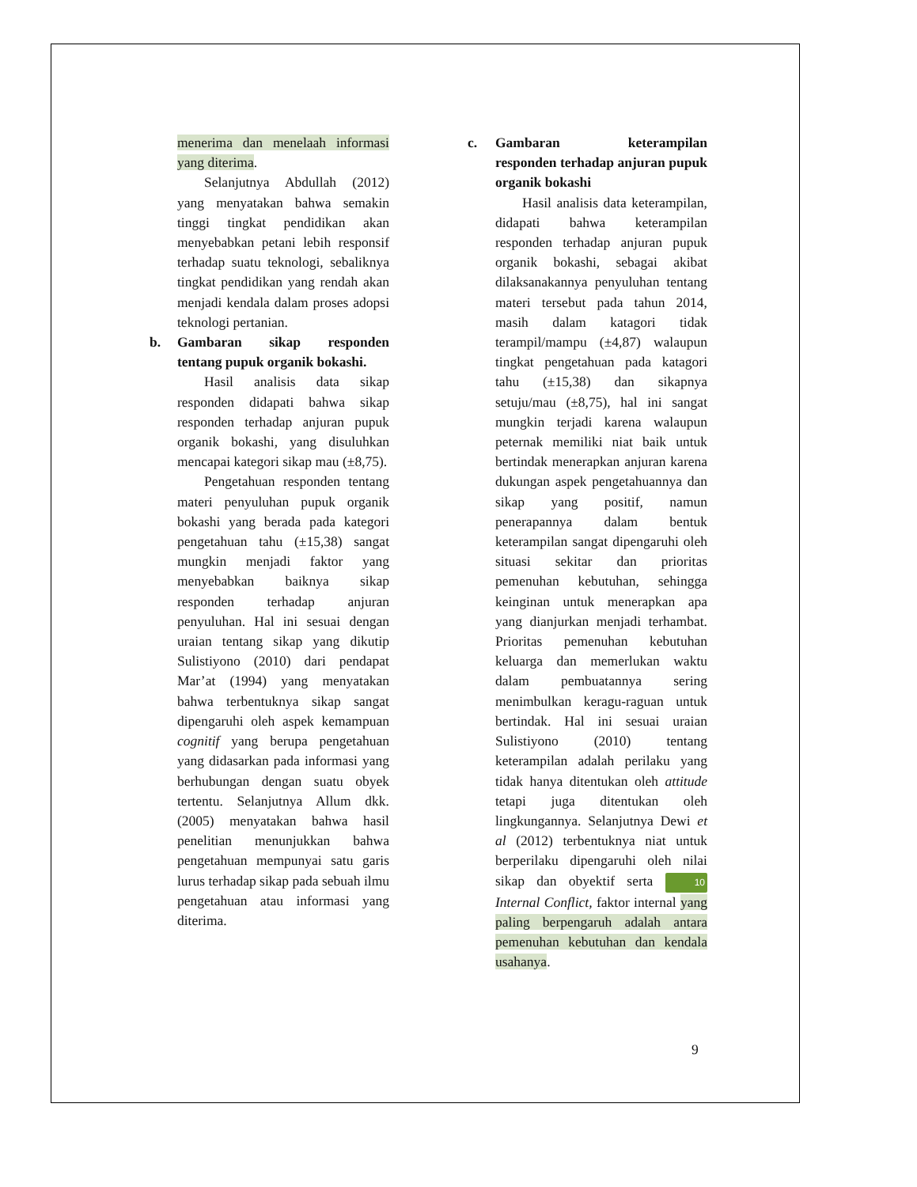menerima dan menelaah informasi yang diterima.
Selanjutnya Abdullah (2012) yang menyatakan bahwa semakin tinggi tingkat pendidikan akan menyebabkan petani lebih responsif terhadap suatu teknologi, sebaliknya tingkat pendidikan yang rendah akan menjadi kendala dalam proses adopsi teknologi pertanian.
b. Gambaran sikap responden tentang pupuk organik bokashi.
Hasil analisis data sikap responden didapati bahwa sikap responden terhadap anjuran pupuk organik bokashi, yang disuluhkan mencapai kategori sikap mau (±8,75).
Pengetahuan responden tentang materi penyuluhan pupuk organik bokashi yang berada pada kategori pengetahuan tahu (±15,38) sangat mungkin menjadi faktor yang menyebabkan baiknya sikap responden terhadap anjuran penyuluhan. Hal ini sesuai dengan uraian tentang sikap yang dikutip Sulistiyono (2010) dari pendapat Mar’at (1994) yang menyatakan bahwa terbentuknya sikap sangat dipengaruhi oleh aspek kemampuan cognitif yang berupa pengetahuan yang didasarkan pada informasi yang berhubungan dengan suatu obyek tertentu. Selanjutnya Allum dkk. (2005) menyatakan bahwa hasil penelitian menunjukkan bahwa pengetahuan mempunyai satu garis lurus terhadap sikap pada sebuah ilmu pengetahuan atau informasi yang diterima.
c. Gambaran keterampilan responden terhadap anjuran pupuk organik bokashi
Hasil analisis data keterampilan, didapati bahwa keterampilan responden terhadap anjuran pupuk organik bokashi, sebagai akibat dilaksanakannya penyuluhan tentang materi tersebut pada tahun 2014, masih dalam katagori tidak terampil/mampu (±4,87) walaupun tingkat pengetahuan pada katagori tahu (±15,38) dan sikapnya setuju/mau (±8,75), hal ini sangat mungkin terjadi karena walaupun peternak memiliki niat baik untuk bertindak menerapkan anjuran karena dukungan aspek pengetahuannya dan sikap yang positif, namun penerapannya dalam bentuk keterampilan sangat dipengaruhi oleh situasi sekitar dan prioritas pemenuhan kebutuhan, sehingga keinginan untuk menerapkan apa yang dianjurkan menjadi terhambat. Prioritas pemenuhan kebutuhan keluarga dan memerlukan waktu dalam pembuatannya sering menimbulkan keragu-raguan untuk bertindak. Hal ini sesuai uraian Sulistiyono (2010) tentang keterampilan adalah perilaku yang tidak hanya ditentukan oleh attitude tetapi juga ditentukan oleh lingkungannya. Selanjutnya Dewi et al (2012) terbentuknya niat untuk berperilaku dipengaruhi oleh nilai sikap dan obyektif serta 10 Internal Conflict, faktor internal yang paling berpengaruh adalah antara pemenuhan kebutuhan dan kendala usahanya.
9